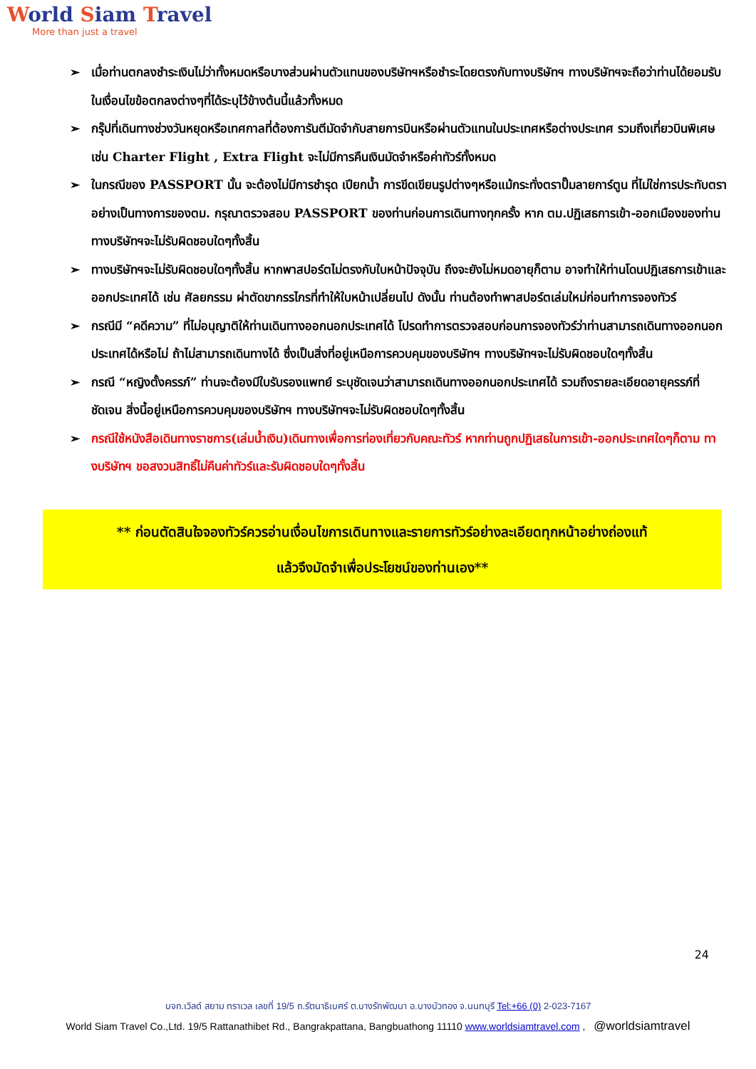World Siam Travel
More than just a travel
➢ เมื่อท่านตกลงชำระเงินไม่ว่าทั้งหมดหรือบางส่วนผ่านตัวแทนของบริษัทฯหรือชำระโดยตรงกับทางบริษัทฯ ทางบริษัทฯจะถือว่าท่านได้ยอมรับในเงื่อนไขข้อตกลงต่างๆที่ได้ระบุไว้ข้างต้นนี้แล้วทั้งหมด
➢ กรุ๊ปที่เดินทางช่วงวันหยุดหรือเทศกาลที่ต้องการันตีมัดจำกับสายการบินหรือผ่านตัวแทนในประเทศหรือต่างประเทศ รวมถึงเที่ยวบินพิเศษ เช่น Charter Flight , Extra Flight จะไม่มีการคืนเงินมัดจำหรือค่าทัวร์ทั้งหมด
➢ ในกรณีของ PASSPORT นั้น จะต้องไม่มีการชำรุด เปียกน้ำ การขีดเขียนรูปต่างๆหรือแม้กระทั่งตราปั๊มลายการ์ตูน ที่ไม่ใช่การประทับตราอย่างเป็นทางการของตม. กรุณาตรวจสอบ PASSPORT ของท่านก่อนการเดินทางทุกครั้ง หาก ตม.ปฏิเสธการเข้า-ออกเมืองของท่าน ทางบริษัทฯจะไม่รับผิดชอบใดๆทั้งสิ้น
➢ ทางบริษัทฯจะไม่รับผิดชอบใดๆทั้งสิ้น หากพาสปอร์ตไม่ตรงกับใบหน้าปัจจุบัน ถึงจะยังไม่หมดอายุก็ตาม อาจทำให้ท่านโดนปฏิเสธการเข้าและออกประเทศได้ เช่น ศัลยกรรม ผ่าตัดขากรรไกรที่ทำให้ใบหน้าเปลี่ยนไป ดังนั้น ท่านต้องทำพาสปอร์ตเล่มใหม่ก่อนทำการจองทัวร์
➢ กรณีมี “คดีความ” ที่ไม่อนุญาติให้ท่านเดินทางออกนอกประเทศได้ โปรดทำการตรวจสอบก่อนการจองทัวร์ว่าท่านสามารถเดินทางออกนอกประเทศได้หรือไม่ ถ้าไม่สามารถเดินทางได้ ซึ่งเป็นสิ่งที่อยู่เหนือการควบคุมของบริษัทฯ ทางบริษัทฯจะไม่รับผิดชอบใดๆทั้งสิ้น
➢ กรณี “หญิงตั้งครรภ์” ท่านจะต้องมีใบรับรองแพทย์ ระบุชัดเจนว่าสามารถเดินทางออกนอกประเทศได้ รวมถึงรายละเอียดอายุครรภ์ที่ชัดเจน สิ่งนี้อยู่เหนือการควบคุมของบริษัทฯ ทางบริษัทฯจะไม่รับผิดชอบใดๆทั้งสิ้น
➢ กรณีใช้หนังสือเดินทางราชการ(เล่มน้ำเงิน)เดินทางเพื่อการท่องเที่ยวกับคณะทัวร์ หากท่านถูกปฏิเสธในการเข้า-ออกประเทศใดๆก็ตาม ทางบริษัทฯ ขอสงวนสิทธิ์ไม่คืนค่าทัวร์และรับผิดชอบใดๆทั้งสิ้น
** ก่อนตัดสินใจจองทัวร์ควรอ่านเงื่อนไขการเดินทางและรายการทัวร์อย่างละเอียดทุกหน้าอย่างถ่องแท้
แล้วจึงมัดจำเพื่อประโยชน์ของท่านเอง**
24
บจก.เวิลด์ สยาม ทราเวล เลขที่ 19/5 ถ.รัตนาธิเบศร์ ต.บางรักพัฒนา อ.บางบัวทอง จ.นนทบุรี Tel:+66 (0) 2-023-7167
World Siam Travel Co.,Ltd. 19/5 Rattanathibet Rd., Bangrakpattana, Bangbuathong 11110 www.worldsiamtravel.com , @worldsiamtravel